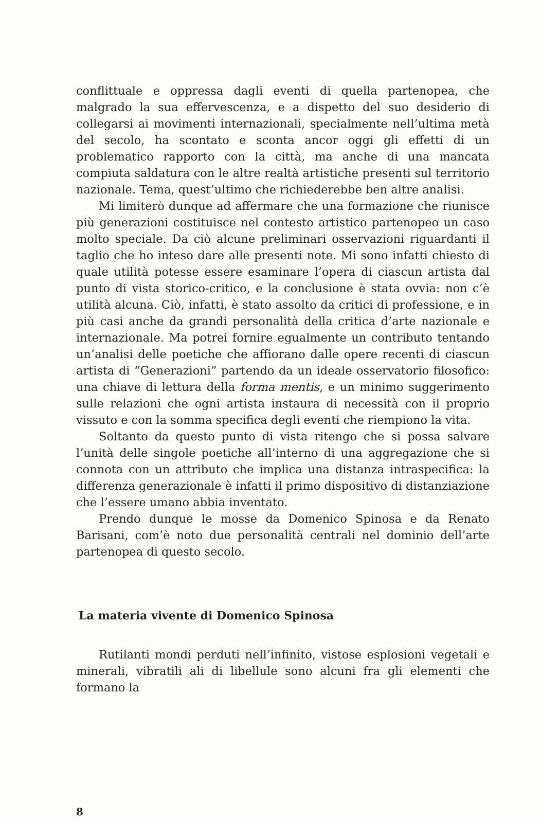conflittuale e oppressa dagli eventi di quella partenopea, che malgrado la sua effervescenza, e a dispetto del suo desiderio di collegarsi ai movimenti internazionali, specialmente nell’ultima metà del secolo, ha scontato e sconta ancor oggi gli effetti di un problematico rapporto con la città, ma anche di una mancata compiuta saldatura con le altre realtà artistiche presenti sul territorio nazionale. Tema, quest’ultimo che richiederebbe ben altre analisi.
Mi limiterò dunque ad affermare che una formazione che riunisce più generazioni costituisce nel contesto artistico partenopeo un caso molto speciale. Da ciò alcune preliminari osservazioni riguardanti il taglio che ho inteso dare alle presenti note. Mi sono infatti chiesto di quale utilità potesse essere esaminare l’opera di ciascun artista dal punto di vista storico-critico, e la conclusione è stata ovvia: non c’è utilità alcuna. Ciò, infatti, è stato assolto da critici di professione, e in più casi anche da grandi personalità della critica d’arte nazionale e internazionale. Ma potrei fornire egualmente un contributo tentando un’analisi delle poetiche che affiorano dalle opere recenti di ciascun artista di “Generazioni” partendo da un ideale osservatorio filosofico: una chiave di lettura della forma mentis, e un minimo suggerimento sulle relazioni che ogni artista instaura di necessità con il proprio vissuto e con la somma specifica degli eventi che riempiono la vita.
Soltanto da questo punto di vista ritengo che si possa salvare l’unità delle singole poetiche all’interno di una aggregazione che si connota con un attributo che implica una distanza intraspecifica: la differenza generazionale è infatti il primo dispositivo di distanziazione che l’essere umano abbia inventato.
Prendo dunque le mosse da Domenico Spinosa e da Renato Barisani, com’è noto due personalità centrali nel dominio dell’arte partenopea di questo secolo.
La materia vivente di Domenico Spinosa
Rutilanti mondi perduti nell’infinito, vistose esplosioni vegetali e minerali, vibratili ali di libellule sono alcuni fra gli elementi che formano la
8